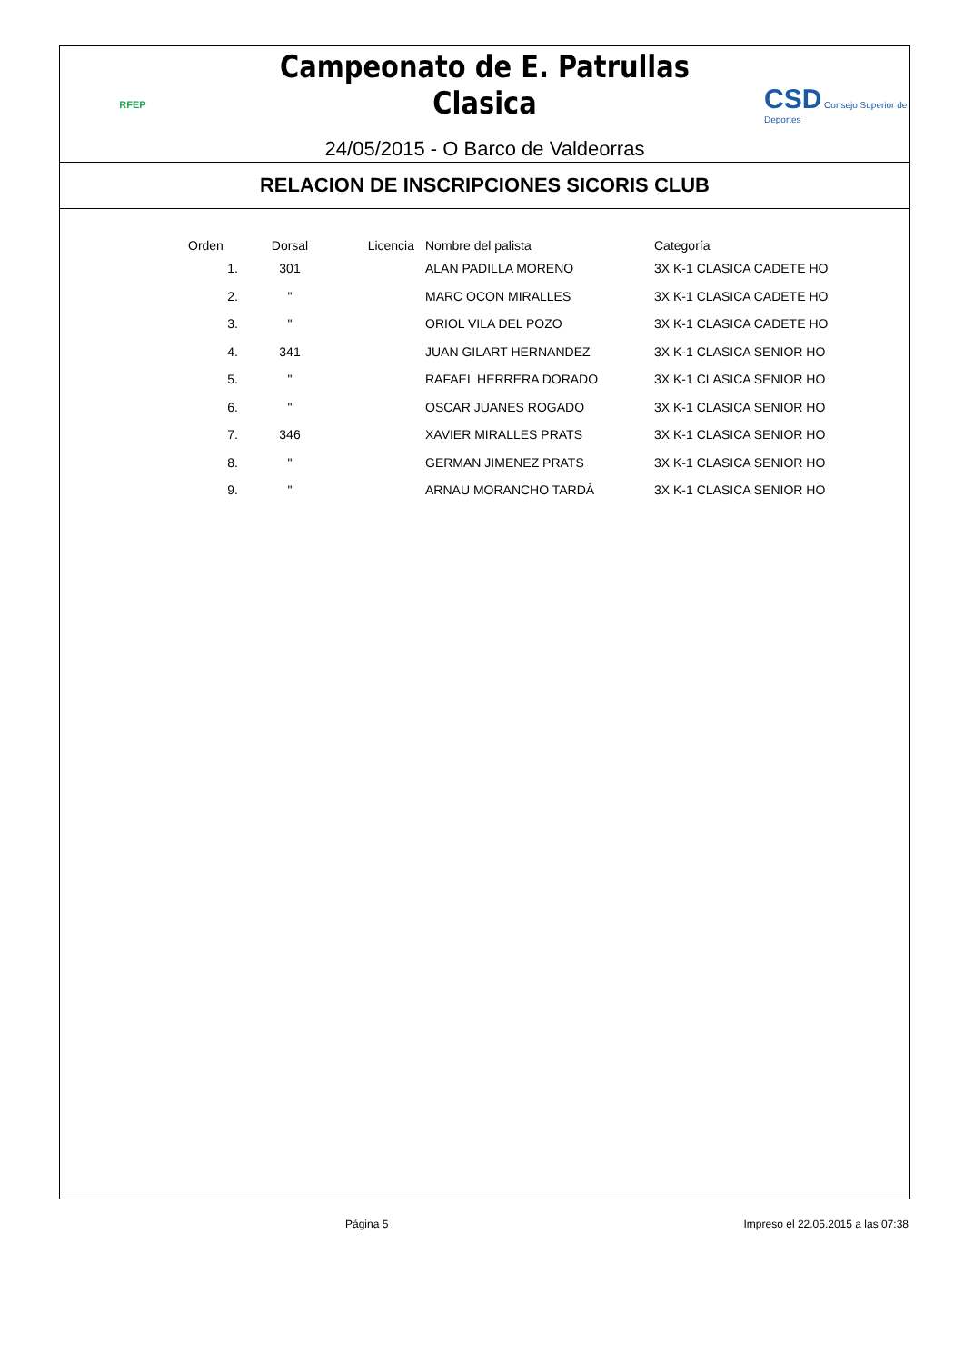RFEP
Campeonato de E. Patrullas Clasica
24/05/2015 - O Barco de Valdeorras
CSD Consejo Superior de Deportes
RELACION DE INSCRIPCIONES SICORIS CLUB
| Orden | Dorsal | Licencia | Nombre del palista | Categoría |
| --- | --- | --- | --- | --- |
| 1. | 301 | | ALAN PADILLA MORENO | 3X K-1 CLASICA CADETE HO |
| 2. | " | | MARC OCON MIRALLES | 3X K-1 CLASICA CADETE HO |
| 3. | " | | ORIOL VILA DEL POZO | 3X K-1 CLASICA CADETE HO |
| 4. | 341 | | JUAN GILART HERNANDEZ | 3X K-1 CLASICA SENIOR HO |
| 5. | " | | RAFAEL HERRERA DORADO | 3X K-1 CLASICA SENIOR HO |
| 6. | " | | OSCAR JUANES ROGADO | 3X K-1 CLASICA SENIOR HO |
| 7. | 346 | | XAVIER MIRALLES PRATS | 3X K-1 CLASICA SENIOR HO |
| 8. | " | | GERMAN JIMENEZ PRATS | 3X K-1 CLASICA SENIOR HO |
| 9. | " | | ARNAU MORANCHO TARDÀ | 3X K-1 CLASICA SENIOR HO |
Página 5 Impreso el 22.05.2015 a las 07:38